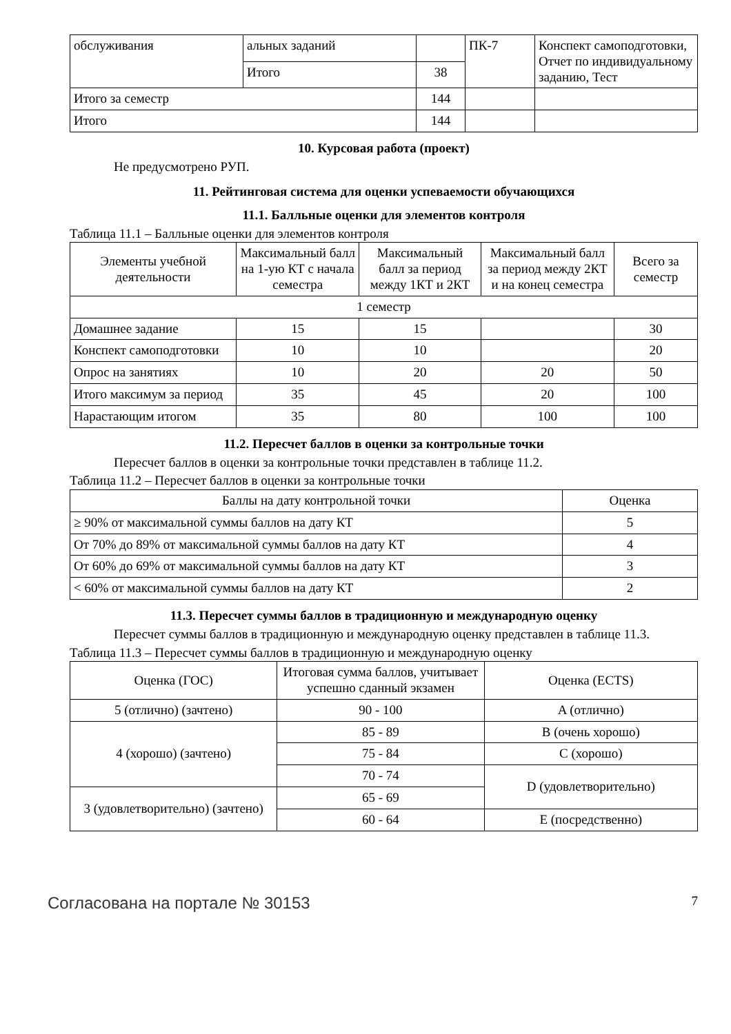| обслуживания | альных заданий | | ПК-7 | Конспект самоподготов­ки, Отчет по индивиду­альному заданию, Тест |
| | Итого | 38 | | |
| Итого за семестр | | 144 | | |
| Итого | | 144 | | |
10. Курсовая работа (проект)
Не предусмотрено РУП.
11. Рейтинговая система для оценки успеваемости обучающихся
11.1. Балльные оценки для элементов контроля
Таблица 11.1 – Балльные оценки для элементов контроля
| Элементы учебной деятельности | Максимальный балл на 1-ую КТ с начала семестра | Максимальный балл за период между 1КТ и 2КТ | Максимальный балл за период между 2КТ и на конец семестра | Всего за семестр |
| --- | --- | --- | --- | --- |
| 1 семестр | | | | |
| Домашнее задание | 15 | 15 | | 30 |
| Конспект самоподготов­ки | 10 | 10 | | 20 |
| Опрос на занятиях | 10 | 20 | 20 | 50 |
| Итого максимум за пери­од | 35 | 45 | 20 | 100 |
| Нарастающим итогом | 35 | 80 | 100 | 100 |
11.2. Пересчет баллов в оценки за контрольные точки
Пересчет баллов в оценки за контрольные точки представлен в таблице 11.2.
Таблица 11.2 – Пересчет баллов в оценки за контрольные точки
| Баллы на дату контрольной точки | Оценка |
| --- | --- |
| ≥ 90% от максимальной суммы баллов на дату КТ | 5 |
| От 70% до 89% от максимальной суммы баллов на дату КТ | 4 |
| От 60% до 69% от максимальной суммы баллов на дату КТ | 3 |
| < 60% от максимальной суммы баллов на дату КТ | 2 |
11.3. Пересчет суммы баллов в традиционную и международную оценку
Пересчет суммы баллов в традиционную и международную оценку представлен в таблице 11.3.
Таблица 11.3 – Пересчет суммы баллов в традиционную и международную оценку
| Оценка (ГОС) | Итоговая сумма баллов, учитывает успешно сданный экзамен | Оценка (ECTS) |
| --- | --- | --- |
| 5 (отлично) (зачтено) | 90 - 100 | A (отлично) |
| 4 (хорошо) (зачтено) | 85 - 89 | B (очень хорошо) |
| | 75 - 84 | C (хорошо) |
| | 70 - 74 | D (удовлетворительно) |
| 3 (удовлетворительно) (зачтено) | 65 - 69 | |
| | 60 - 64 | E (посредственно) |
Согласована на портале № 30153 7